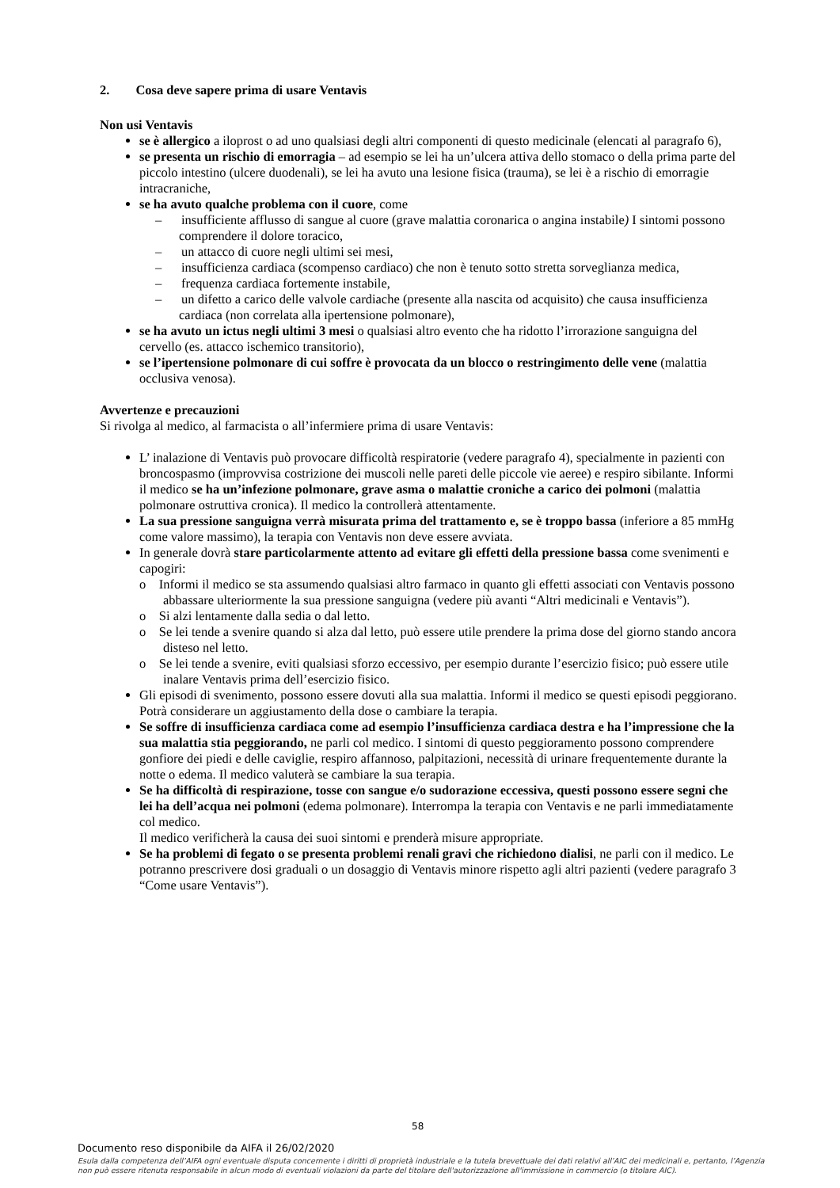2. Cosa deve sapere prima di usare Ventavis
Non usi Ventavis
se è allergico a iloprost o ad uno qualsiasi degli altri componenti di questo medicinale (elencati al paragrafo 6),
se presenta un rischio di emorragia – ad esempio se lei ha un’ulcera attiva dello stomaco o della prima parte del piccolo intestino (ulcere duodenali), se lei ha avuto una lesione fisica (trauma), se lei è a rischio di emorragie intracraniche,
se ha avuto qualche problema con il cuore, come
– insufficiente afflusso di sangue al cuore (grave malattia coronarica o angina instabile) I sintomi possono comprendere il dolore toracico,
– un attacco di cuore negli ultimi sei mesi,
– insufficienza cardiaca (scompenso cardiaco) che non è tenuto sotto stretta sorveglianza medica,
– frequenza cardiaca fortemente instabile,
– un difetto a carico delle valvole cardiache (presente alla nascita od acquisito) che causa insufficienza cardiaca (non correlata alla ipertensione polmonare),
se ha avuto un ictus negli ultimi 3 mesi o qualsiasi altro evento che ha ridotto l’irrorazione sanguigna del cervello (es. attacco ischemico transitorio),
se l’ipertensione polmonare di cui soffre è provocata da un blocco o restringimento delle vene (malattia occlusiva venosa).
Avvertenze e precauzioni
Si rivolga al medico, al farmacista o all’infermiere prima di usare Ventavis:
L’ inalazione di Ventavis può provocare difficoltà respiratorie (vedere paragrafo 4), specialmente in pazienti con broncospasmo (improvvisa costrizione dei muscoli nelle pareti delle piccole vie aeree) e respiro sibilante. Informi il medico se ha un’infezione polmonare, grave asma o malattie croniche a carico dei polmoni (malattia polmonare ostruttiva cronica). Il medico la controllerà attentamente.
La sua pressione sanguigna verrà misurata prima del trattamento e, se è troppo bassa (inferiore a 85 mmHg come valore massimo), la terapia con Ventavis non deve essere avviata.
In generale dovrà stare particolarmente attento ad evitare gli effetti della pressione bassa come svenimenti e capogiri:
o Informi il medico se sta assumendo qualsiasi altro farmaco in quanto gli effetti associati con Ventavis possono abbassare ulteriormente la sua pressione sanguigna (vedere più avanti “Altri medicinali e Ventavis”).
o Si alzi lentamente dalla sedia o dal letto.
o Se lei tende a svenire quando si alza dal letto, può essere utile prendere la prima dose del giorno stando ancora disteso nel letto.
o Se lei tende a svenire, eviti qualsiasi sforzo eccessivo, per esempio durante l’esercizio fisico; può essere utile inalare Ventavis prima dell’esercizio fisico.
Gli episodi di svenimento, possono essere dovuti alla sua malattia. Informi il medico se questi episodi peggiorano. Potrà considerare un aggiustamento della dose o cambiare la terapia.
Se soffre di insufficienza cardiaca come ad esempio l’insufficienza cardiaca destra e ha l’impressione che la sua malattia stia peggiorando, ne parli col medico. I sintomi di questo peggioramento possono comprendere gonfiore dei piedi e delle caviglie, respiro affannoso, palpitazioni, necessità di urinare frequentemente durante la notte o edema. Il medico valuterà se cambiare la sua terapia.
Se ha difficoltà di respirazione, tosse con sangue e/o sudorazione eccessiva, questi possono essere segni che lei ha dell’acqua nei polmoni (edema polmonare). Interrompa la terapia con Ventavis e ne parli immediatamente col medico.
Il medico verificherà la causa dei suoi sintomi e prenderà misure appropriate.
Se ha problemi di fegato o se presenta problemi renali gravi che richiedono dialisi, ne parli con il medico. Le potranno prescrivere dosi graduali o un dosaggio di Ventavis minore rispetto agli altri pazienti (vedere paragrafo 3 “Come usare Ventavis”).
58
Documento reso disponibile da AIFA il 26/02/2020
Esula dalla competenza dell’AIFA ogni eventuale disputa concernente i diritti di proprietà industriale e la tutela brevettuale dei dati relativi all’AIC dei medicinali e, pertanto, l’Agenzia non può essere ritenuta responsabile in alcun modo di eventuali violazioni da parte del titolare dell'autorizzazione all'immissione in commercio (o titolare AIC).